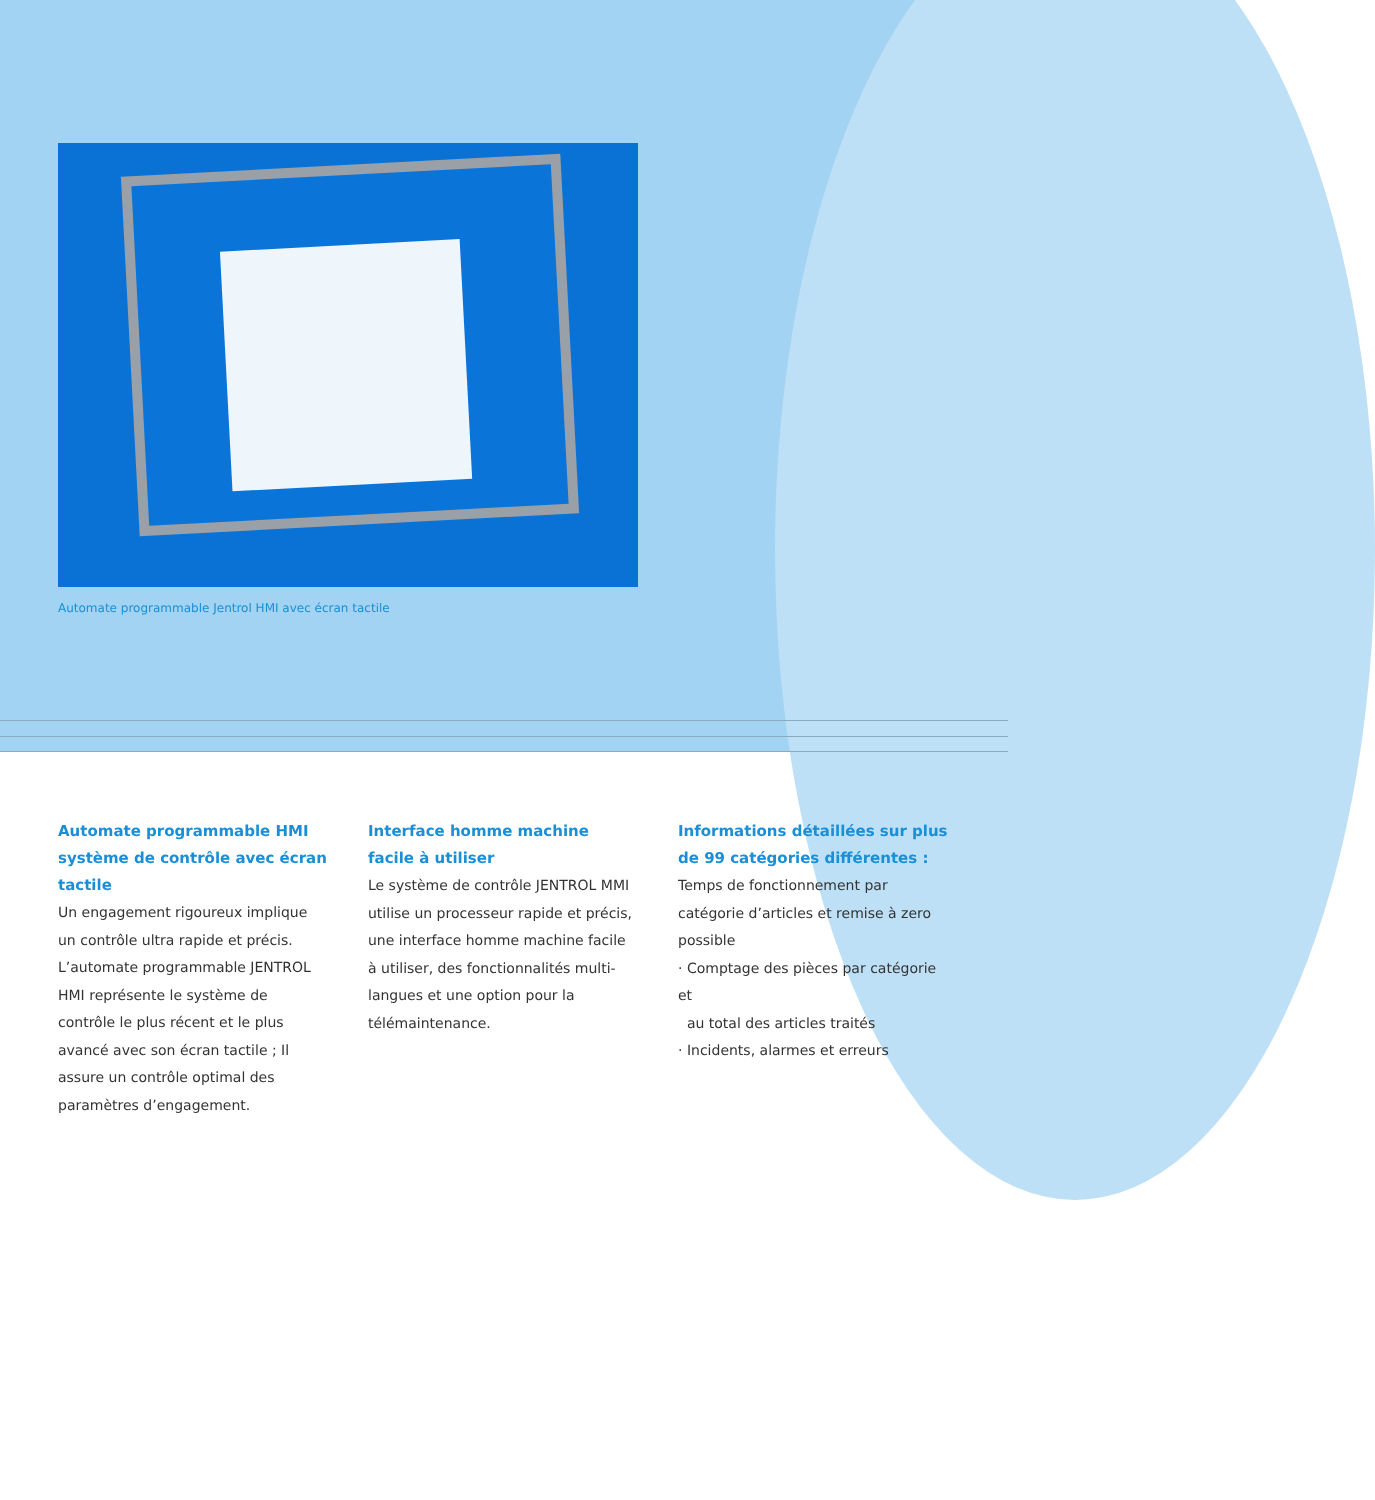Automate programmable Jentrol HMI avec écran tactile
Automate programmable HMI système de contrôle avec écran tactile
Un engagement rigoureux implique un contrôle ultra rapide et précis. L’automate programmable JENTROL HMI représente le système de contrôle le plus récent et le plus avancé avec son écran tactile ; Il assure un contrôle optimal des paramètres d’engagement.
Interface homme machine facile à utiliser
Le système de contrôle JENTROL MMI utilise un processeur rapide et précis, une interface homme machine facile à utiliser, des fonctionnalités multi-langues et une option pour la télémaintenance.
Informations détaillées sur plus de 99 catégories différentes :
Temps de fonctionnement par catégorie d’articles et remise à zero possible
· Comptage des pièces par catégorie et
au total des articles traités
· Incidents, alarmes et erreurs